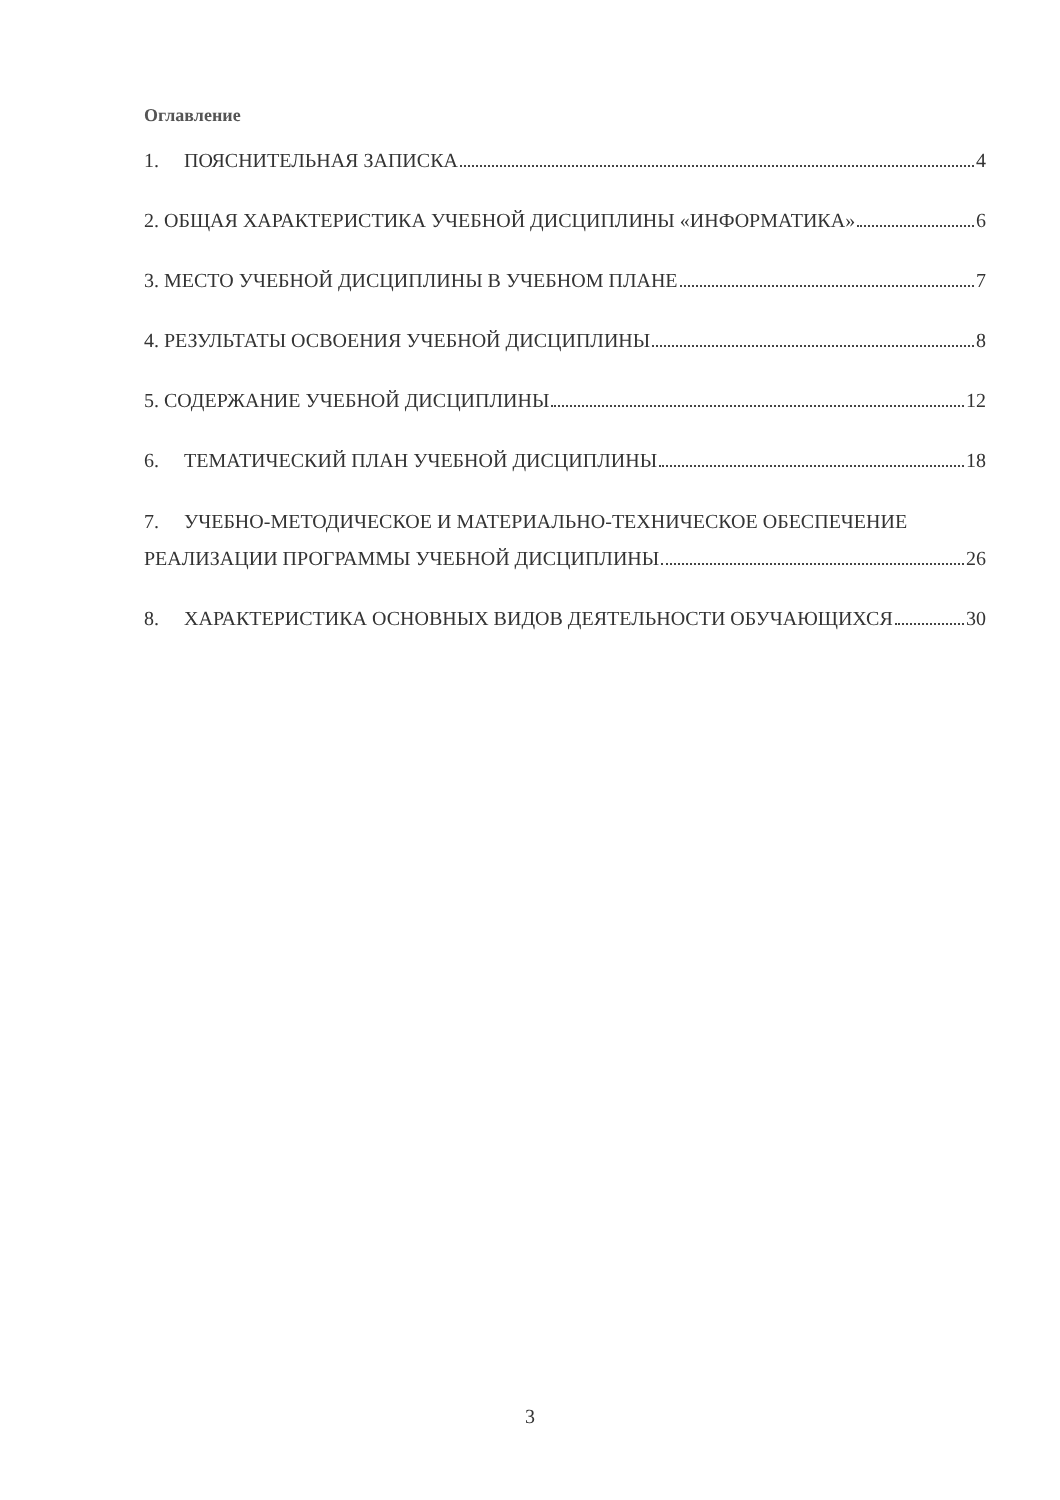Оглавление
1. ПОЯСНИТЕЛЬНАЯ ЗАПИСКА 4
2. ОБЩАЯ ХАРАКТЕРИСТИКА УЧЕБНОЙ ДИСЦИПЛИНЫ «ИНФОРМАТИКА» 6
3. МЕСТО УЧЕБНОЙ ДИСЦИПЛИНЫ В УЧЕБНОМ ПЛАНЕ 7
4. РЕЗУЛЬТАТЫ ОСВОЕНИЯ УЧЕБНОЙ ДИСЦИПЛИНЫ 8
5. СОДЕРЖАНИЕ УЧЕБНОЙ ДИСЦИПЛИНЫ 12
6. ТЕМАТИЧЕСКИЙ ПЛАН УЧЕБНОЙ ДИСЦИПЛИНЫ 18
7. УЧЕБНО-МЕТОДИЧЕСКОЕ И МАТЕРИАЛЬНО-ТЕХНИЧЕСКОЕ ОБЕСПЕЧЕНИЕ
РЕАЛИЗАЦИИ ПРОГРАММЫ УЧЕБНОЙ ДИСЦИПЛИНЫ 26
8. ХАРАКТЕРИСТИКА ОСНОВНЫХ ВИДОВ ДЕЯТЕЛЬНОСТИ ОБУЧАЮЩИХСЯ 30
3